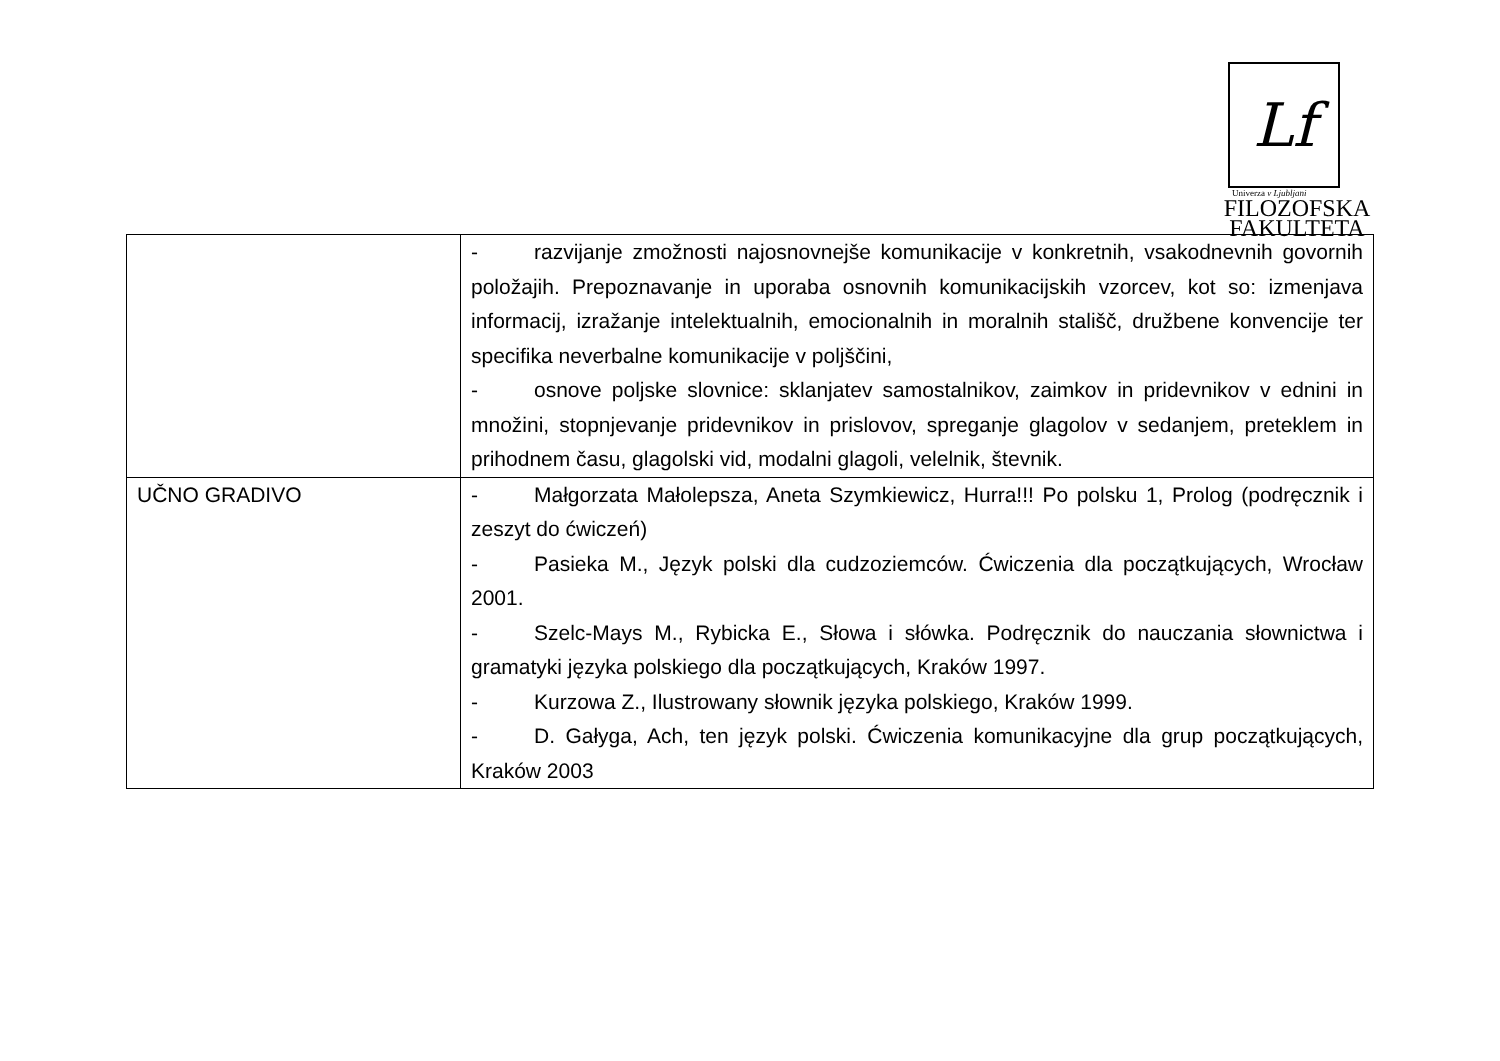Lf
Univerza v Ljubljani
FILOZOFSKA
FAKULTETA
| | - razvijanje zmožnosti najosnovnejše komunikacije v konkretnih, vsakodnevnih govornih položajih. Prepoznavanje in uporaba osnovnih komunikacijskih vzorcev, kot so: izmenjava informacij, izražanje intelektualnih, emocionalnih in moralnih stališč, družbene konvencije ter specifika neverbalne komunikacije v poljščini, - osnove poljske slovnice: sklanjatev samostalnikov, zaimkov in pridevnikov v ednini in množini, stopnjevanje pridevnikov in prislovov, spreganje glagolov v sedanjem, preteklem in prihodnem času, glagolski vid, modalni glagoli, velelnik, števnik. |
| UČNO GRADIVO | - Małgorzata Małolepsza, Aneta Szymkiewicz, Hurra!!! Po polsku 1, Prolog (podręcznik i zeszyt do ćwiczeń) - Pasieka M., Język polski dla cudzoziemców. Ćwiczenia dla początkujących, Wrocław 2001. - Szelc-Mays M., Rybicka E., Słowa i słówka. Podręcznik do nauczania słownictwa i gramatyki języka polskiego dla początkujących, Kraków 1997. - Kurzowa Z., Ilustrowany słownik języka polskiego, Kraków 1999. - D. Gałyga, Ach, ten język polski. Ćwiczenia komunikacyjne dla grup początkujących, Kraków 2003 |